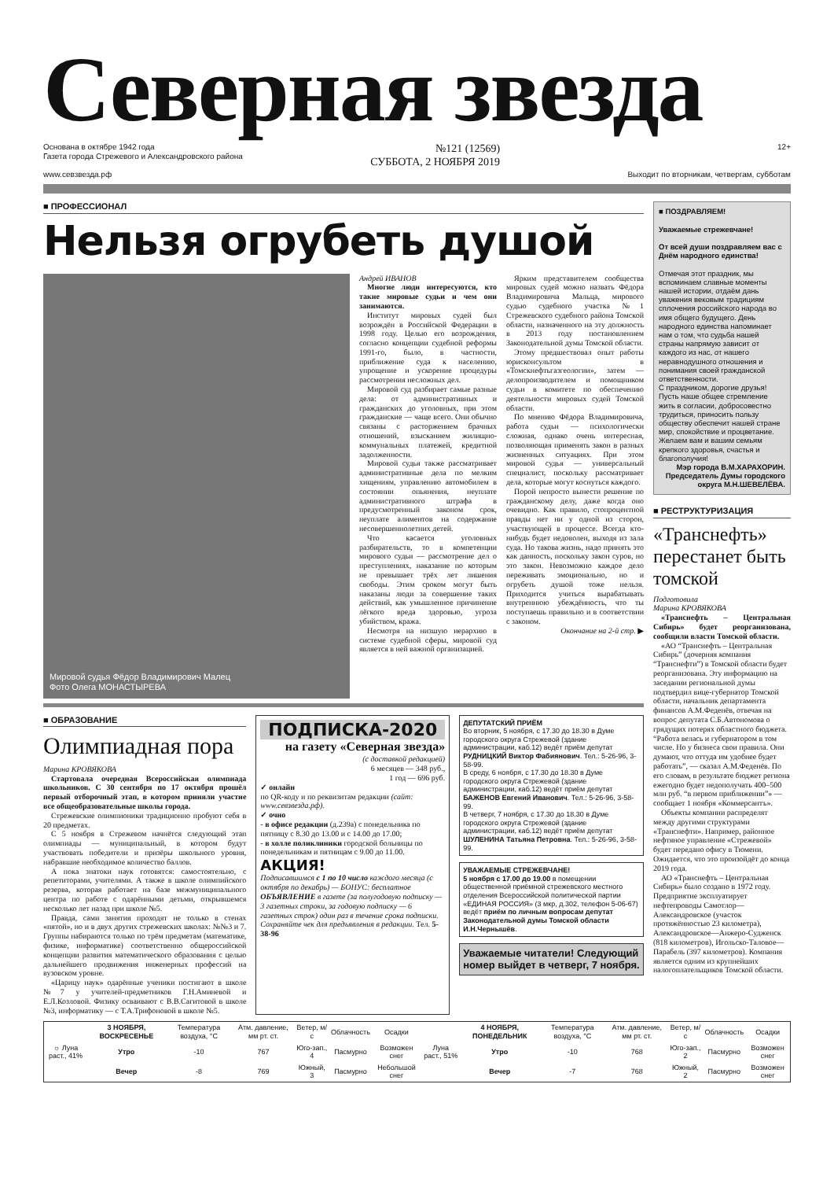Северная звезда
Основана в октябре 1942 года
Газета города Стрежевого и Александровского района
www.севзвезда.рф
№121 (12569)
СУББОТА, 2 НОЯБРЯ 2019
12+
Выходит по вторникам, четвергам, субботам
■ ПРОФЕССИОНАЛ
Нельзя огрубеть душой
Мировой судья Фёдор Владимирович Малец
Фото Олега МОНАСТЫРЕВА
Андрей ИВАНОВ
Многие люди интересуются, кто такие мировые судьи и чем они занимаются.
Институт мировых судей был возрождён в Российской Федерации в 1998 году. Целью его возрождения, согласно концепции судебной реформы 1991-го, было, в частности, приближение суда к населению, упрощение и ускорение процедуры рассмотрения несложных дел.
Мировой суд разбирает самые разные дела: от административных и гражданских до уголовных, при этом гражданские — чаще всего. Они обычно связаны с расторжением брачных отношений, взысканием жилищно-коммунальных платежей, кредитной задолженности.
Мировой судья также рассматривает административные дела по мелким хищениям, управлению автомобилем в состоянии опьянения, неуплате административного штрафа в предусмотренный законом срок, неуплате алиментов на содержание несовершеннолетних детей.
Что касается уголовных разбирательств, то в компетенции мирового судьи — рассмотрение дел о преступлениях, наказание по которым не превышает трёх лет лишения свободы. Этим сроком могут быть наказаны люди за совершение таких действий, как умышленное причинение лёгкого вреда здоровью, угроза убийством, кража.
Несмотря на низшую иерархию в системе судебной сферы, мировой суд является в ней важной организацией.
Ярким представителем сообщества мировых судей можно назвать Фёдора Владимировича Мальца, мирового судью судебного участка №1 Стрежевского судебного района Томской области, назначенного на эту должность в 2013 году постановлением Законодательной думы Томской области.
Этому предшествовал опыт работы юрисконсультом в «Томскнефтьгазгеологии», затем — делопроизводителем и помощником судьи в комитете по обеспечению деятельности мировых судей Томской области.
По мнению Фёдора Владимировича, работа судьи — психологически сложная, однако очень интересная, позволяющая применять закон в разных жизненных ситуациях. При этом мировой судья — универсальный специалист, поскольку рассматривает дела, которые могут коснуться каждого.
Порой непросто вынести решение по гражданскому делу, даже когда оно очевидно. Как правило, стопроцентной правды нет ни у одной из сторон, участвующей в процессе. Всегда кто-нибудь будет недоволен, выходя из зала суда. Но такова жизнь, надо принять это как данность, поскольку закон суров, но это закон. Невозможно каждое дело переживать эмоционально, но и огрубеть душой тоже нельзя. Приходится учиться вырабатывать внутреннюю убеждённость, что ты поступаешь правильно и в соответствии с законом.
Окончание на 2-й стр. ▶
■ ОБРАЗОВАНИЕ
Олимпиадная пора
Марина КРОВЯКОВА
Стартовала очередная Всероссийская олимпиада школьников. С 30 сентября по 17 октября прошёл первый отборочный этап, в котором приняли участие все общеобразовательные школы города.
Стрежевские олимпионики традиционно пробуют себя в 20 предметах.
С 5 ноября в Стрежевом начнётся следующий этап олимпиады — муниципальный, в котором будут участвовать победители и призёры школьного уровня, набравшие необходимое количество баллов.
А пока знатоки наук готовятся: самостоятельно, с репетиторами, учителями. А также в школе олимпийского резерва, которая работает на базе межмуниципального центра по работе с одарёнными детьми, открывшемся несколько лет назад при школе №5.
Правда, сами занятия проходят не только в стенах «пятой», но и в двух других стрежевских школах: №№3 и 7. Группы набираются только по трём предметам (математике, физике, информатике) соответственно общероссийской концепции развития математического образования с целью дальнейшего продвижения инженерных профессий на вузовском уровне.
«Царицу наук» одарённые ученики постигают в школе №7 у учителей-предметников Г.Н.Аминевой и Е.Л.Козловой. Физику осваивают с В.В.Сагитовой в школе №3, информатику — с Т.А.Трифоновой в школе №5.
ПОДПИСКА-2020
на газету «Северная звезда»
(с доставкой редакцией)
6 месяцев — 348 руб.,
1 год — 696 руб.
✓ онлайн
по QR-коду и по реквизитам редакции (сайт: www.севзвезда.рф).
✓ очно
- в офисе редакции (д.239а) с понедельника по пятницу с 8.30 до 13.00 и с 14.00 до 17.00;
- в холле поликлиники городской больницы по понедельникам и пятницам с 9.00 до 11.00.
АКЦИЯ!
Подписавшимся с 1 по 10 число каждого месяца (с октября по декабрь) — БОНУС: бесплатное ОБЪЯВЛЕНИЕ в газете (за полугодовую подписку — 3 газетных строки, за годовую подписку — 6 газетных строк) один раз в течение срока подписки. Сохраняйте чек для предъявления в редакции. Тел. 5-38-96
ДЕПУТАТСКИЙ ПРИЁМ
Во вторник, 5 ноября, с 17.30 до 18.30 в Думе городского округа Стрежевой (здание администрации, каб.12) ведёт приём депутат РУДНИЦКИЙ Виктор Фабиянович. Тел.: 5-26-96, 3-58-99.
В среду, 6 ноября, с 17.30 до 18.30 в Думе городского округа Стрежевой (здание администрации, каб.12) ведёт приём депутат БАЖЕНОВ Евгений Иванович. Тел.: 5-26-96, 3-58-99.
В четверг, 7 ноября, с 17.30 до 18.30 в Думе городского округа Стрежевой (здание администрации, каб.12) ведёт приём депутат ШУЛЕНИНА Татьяна Петровна. Тел.: 5-26-96, 3-58-99.
УВАЖАЕМЫЕ СТРЕЖЕВЧАНЕ!
5 ноября с 17.00 до 19.00 в помещении общественной приёмной стрежевского местного отделения Всероссийской политической партии «ЕДИНАЯ РОССИЯ» (3 мкр, д.302, телефон 5-06-67) ведёт приём по личным вопросам депутат Законодательной думы Томской области И.Н.Чернышёв.
Уважаемые читатели! Следующий номер выйдет в четверг, 7 ноября.
■ ПОЗДРАВЛЯЕМ!
Уважаемые стрежевчане!
От всей души поздравляем вас с Днём народного единства!
Отмечая этот праздник, мы вспоминаем славные моменты нашей истории, отдаём дань уважения вековым традициям сплочения российского народа во имя общего будущего. День народного единства напоминает нам о том, что судьба нашей страны напрямую зависит от каждого из нас, от нашего неравнодушного отношения и понимания своей гражданской ответственности.
С праздником, дорогие друзья! Пусть наше общее стремление жить в согласии, добросовестно трудиться, приносить пользу обществу обеспечит нашей стране мир, спокойствие и процветание. Желаем вам и вашим семьям крепкого здоровья, счастья и благополучия!
Мэр города В.М.ХАРАХОРИН.
Председатель Думы городского округа М.Н.ШЕВЕЛЁВА.
■ РЕСТРУКТУРИЗАЦИЯ
«Транснефть» перестанет быть томской
Подготовила
Марина КРОВЯКОВА
«Транснефть – Центральная Сибирь» будет реорганизована, сообщили власти Томской области.
«АО “Транснефть – Центральная Сибирь” (дочерняя компания “Транснефти”) в Томской области будет реорганизована. Эту информацию на заседании региональной думы подтвердил вице-губернатор Томской области, начальник департамента финансов А.М.Феденёв, отвечая на вопрос депутата С.Б.Автономова о грядущих потерях областного бюджета. “Работа велась и губернатором в том числе. Но у бизнеса свои правила. Они думают, что оттуда им удобнее будет работать”, — сказал А.М.Феденёв. По его словам, в результате бюджет региона ежегодно будет недополучать 400–500 млн руб. “в первом приближении”» — сообщает 1 ноября «Коммерсантъ».
Объекты компании распределят между другими структурами «Транснефти». Например, районное нефтяное управление «Стрежевой» будет передано офису в Тюмени. Ожидается, что это произойдёт до конца 2019 года.
АО «Транснефть – Центральная Сибирь» было создано в 1972 году. Предприятие эксплуатирует нефтепроводы Самотлор—Александровское (участок протяжённостью 23 километра), Александровское—Анжеро-Судженск (818 километров), Игольско-Таловое—Парабель (397 километров). Компания является одним из крупнейших налогоплательщиков Томской области.
| ☼ Луна раст., 41% | 3 НОЯБРЯ, ВОСКРЕСЕНЬЕ | Температура воздуха, °С | Атм. давление, мм рт. ст. | Ветер, м/с | Облачность | Осадки | Луна раст., 51% | 4 НОЯБРЯ, ПОНЕДЕЛЬНИК | Температура воздуха, °С | Атм. давление, мм рт. ст. | Ветер, м/с | Облачность | Осадки |
| --- | --- | --- | --- | --- | --- | --- | --- | --- | --- | --- | --- | --- | --- |
| | Утро | -10 | 767 | Юго-зап., 4 | Пасмурно | Возможен снег | | Утро | -10 | 768 | Юго-зап., 2 | Пасмурно | Возможен снег |
| | Вечер | -8 | 769 | Южный, 3 | Пасмурно | Небольшой снег | | Вечер | -7 | 768 | Южный, 2 | Пасмурно | Возможен снег |